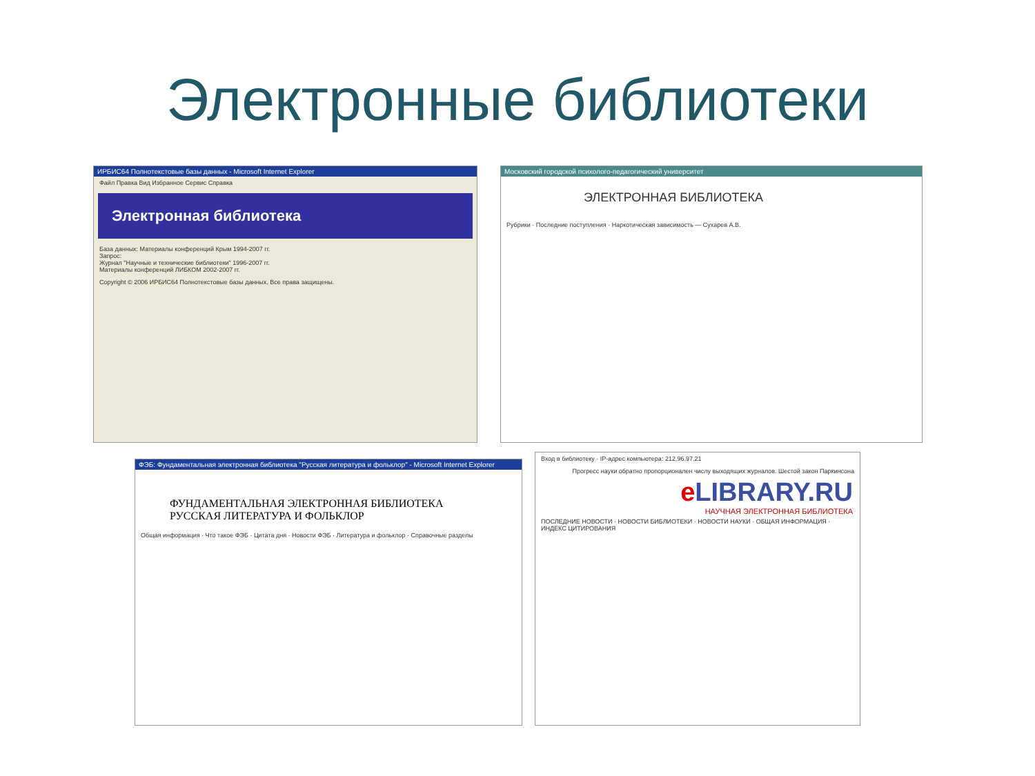Электронные библиотеки
ИРБИС64 Полнотекстовые базы данных - Microsoft Internet Explorer
Файл Правка Вид Избранное Сервис Справка
Электронная библиотека
База данных: Материалы конференций Крым 1994-2007 гг.
Запрос:
Журнал "Научные и технические библиотеки" 1996-2007 гг.
Материалы конференций ЛИБКОМ 2002-2007 гг.
Copyright © 2006 ИРБИС64 Полнотекстовые базы данных. Все права защищены.
Московский городской психолого-педагогический университет
ЭЛЕКТРОННАЯ БИБЛИОТЕКА
Рубрики · Последние поступления · Наркотическая зависимость — Сухарев А.В.
ФЭБ: Фундаментальная электронная библиотека "Русская литература и фольклор" - Microsoft Internet Explorer
ФУНДАМЕНТАЛЬНАЯ ЭЛЕКТРОННАЯ БИБЛИОТЕКА
РУССКАЯ ЛИТЕРАТУРА И ФОЛЬКЛОР
Общая информация · Что такое ФЭБ · Цитата дня · Новости ФЭБ · Литература и фольклор · Справочные разделы
Вход в библиотеку · IP-адрес компьютера: 212.96.97.21
Прогресс науки обратно пропорционален числу выходящих журналов. Шестой закон Паркинсона
e LIBRARY.RU
НАУЧНАЯ ЭЛЕКТРОННАЯ БИБЛИОТЕКА
ПОСЛЕДНИЕ НОВОСТИ · НОВОСТИ БИБЛИОТЕКИ · НОВОСТИ НАУКИ · ОБЩАЯ ИНФОРМАЦИЯ · ИНДЕКС ЦИТИРОВАНИЯ